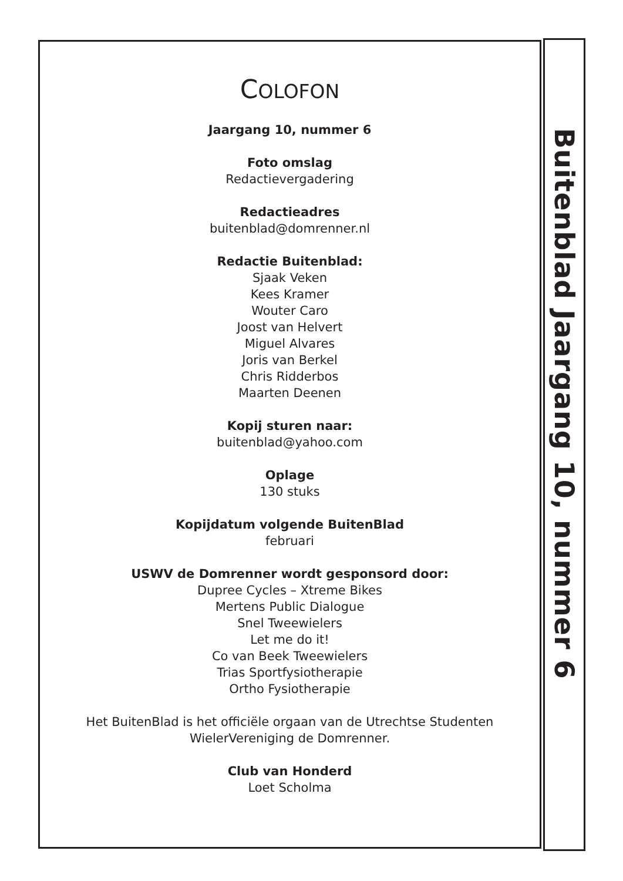COLOFON
Jaargang 10, nummer 6
Foto omslag
Redactievergadering
Redactieadres
buitenblad@domrenner.nl
Redactie Buitenblad:
Sjaak Veken
Kees Kramer
Wouter Caro
Joost van Helvert
Miguel Alvares
Joris van Berkel
Chris Ridderbos
Maarten Deenen
Kopij sturen naar:
buitenblad@yahoo.com
Oplage
130 stuks
Kopijdatum volgende BuitenBlad
februari
USWV de Domrenner wordt gesponsord door:
Dupree Cycles – Xtreme Bikes
Mertens Public Dialogue
Snel Tweewielers
Let me do it!
Co van Beek Tweewielers
Trias Sportfysiotherapie
Ortho Fysiotherapie
Het BuitenBlad is het officiële orgaan van de Utrechtse Studenten
WielerVereniging de Domrenner.
Club van Honderd
Loet Scholma
Buitenblad Jaargang 10, nummer 6